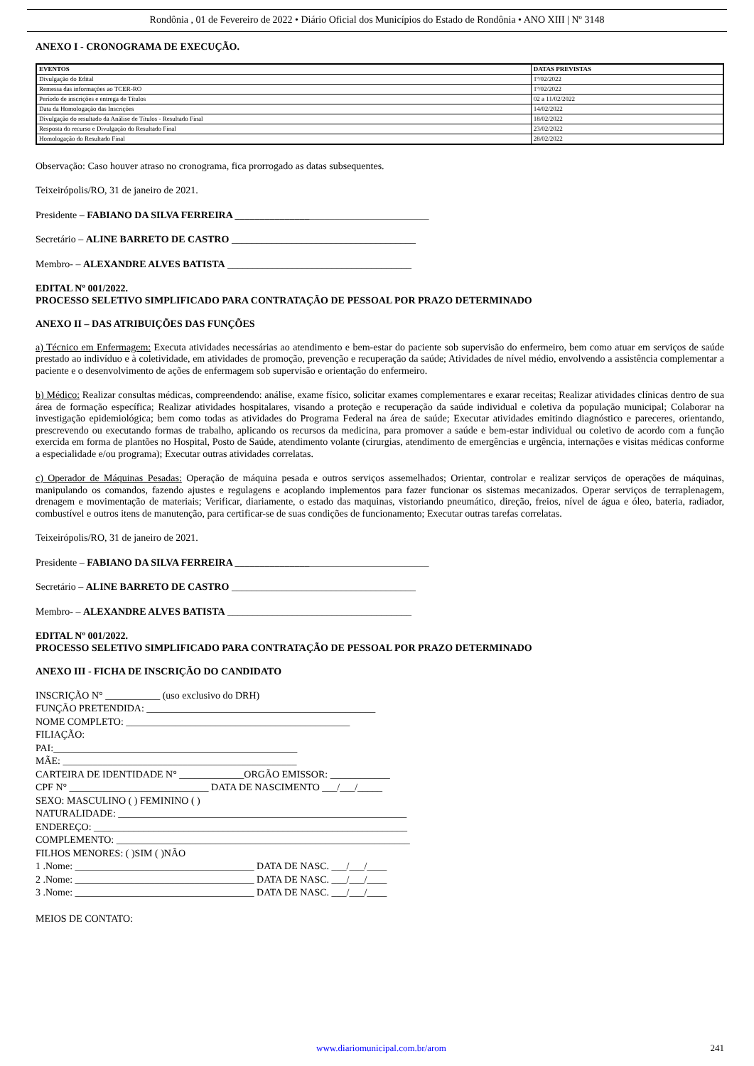Rondônia , 01 de Fevereiro de 2022 • Diário Oficial dos Municípios do Estado de Rondônia • ANO XIII | Nº 3148
ANEXO I - CRONOGRAMA DE EXECUÇÃO.
| EVENTOS | DATAS PREVISTAS |
| --- | --- |
| Divulgação do Edital | 1º/02/2022 |
| Remessa das informações ao TCER-RO | 1º/02/2022 |
| Período de inscrições e entrega de Títulos | 02 a 11/02/2022 |
| Data da Homologação das Inscrições | 14/02/2022 |
| Divulgação do resultado da Análise de Títulos - Resultado Final | 18/02/2022 |
| Resposta do recurso e Divulgação do Resultado Final | 23/02/2022 |
| Homologação do Resultado Final | 28/02/2022 |
Observação: Caso houver atraso no cronograma, fica prorrogado as datas subsequentes.
Teixeirópolis/RO, 31 de janeiro de 2021.
Presidente – FABIANO DA SILVA FERREIRA _______________________________________
Secretário – ALINE BARRETO DE CASTRO _____________________________________
Membro- – ALEXANDRE ALVES BATISTA _____________________________________
EDITAL Nº 001/2022.
PROCESSO SELETIVO SIMPLIFICADO PARA CONTRATAÇÃO DE PESSOAL POR PRAZO DETERMINADO
ANEXO II – DAS ATRIBUIÇÕES DAS FUNÇÕES
a) Técnico em Enfermagem: Executa atividades necessárias ao atendimento e bem-estar do paciente sob supervisão do enfermeiro, bem como atuar em serviços de saúde prestado ao indivíduo e à coletividade, em atividades de promoção, prevenção e recuperação da saúde; Atividades de nível médio, envolvendo a assistência complementar a paciente e o desenvolvimento de ações de enfermagem sob supervisão e orientação do enfermeiro.
b) Médico: Realizar consultas médicas, compreendendo: análise, exame físico, solicitar exames complementares e exarar receitas; Realizar atividades clínicas dentro de sua área de formação específica; Realizar atividades hospitalares, visando a proteção e recuperação da saúde individual e coletiva da população municipal; Colaborar na investigação epidemiológica; bem como todas as atividades do Programa Federal na área de saúde; Executar atividades emitindo diagnóstico e pareceres, orientando, prescrevendo ou executando formas de trabalho, aplicando os recursos da medicina, para promover a saúde e bem-estar individual ou coletivo de acordo com a função exercida em forma de plantões no Hospital, Posto de Saúde, atendimento volante (cirurgias, atendimento de emergências e urgência, internações e visitas médicas conforme a especialidade e/ou programa); Executar outras atividades correlatas.
c) Operador de Máquinas Pesadas: Operação de máquina pesada e outros serviços assemelhados; Orientar, controlar e realizar serviços de operações de máquinas, manipulando os comandos, fazendo ajustes e regulagens e acoplando implementos para fazer funcionar os sistemas mecanizados. Operar serviços de terraplenagem, drenagem e movimentação de materiais; Verificar, diariamente, o estado das maquinas, vistoriando pneumático, direção, freios, nível de água e óleo, bateria, radiador, combustível e outros itens de manutenção, para certificar-se de suas condições de funcionamento; Executar outras tarefas correlatas.
Teixeirópolis/RO, 31 de janeiro de 2021.
Presidente – FABIANO DA SILVA FERREIRA _______________________________________
Secretário – ALINE BARRETO DE CASTRO _____________________________________
Membro- – ALEXANDRE ALVES BATISTA _____________________________________
EDITAL Nº 001/2022.
PROCESSO SELETIVO SIMPLIFICADO PARA CONTRATAÇÃO DE PESSOAL POR PRAZO DETERMINADO
ANEXO III - FICHA DE INSCRIÇÃO DO CANDIDATO
INSCRIÇÃO N° ___________ (uso exclusivo do DRH)
FUNÇÃO PRETENDIDA: ______________________________________________
NOME COMPLETO: _____________________________________________
FILIAÇÃO:
PAI:_________________________________________________
MÃE: _______________________________________________
CARTEIRA DE IDENTIDADE N° _____________ORGÃO EMISSOR: ____________
CPF N° ____________________________ DATA DE NASCIMENTO ___/___/_____
SEXO: MASCULINO ( ) FEMININO ( )
NATURALIDADE: __________________________________________________________
ENDEREÇO: _______________________________________________________________
COMPLEMENTO: ___________________________________________________________
FILHOS MENORES: ( )SIM ( )NÃO
1 .Nome: ____________________________________ DATA DE NASC. ___/___/____
2 .Nome: ____________________________________ DATA DE NASC. ___/___/____
3 .Nome: ____________________________________ DATA DE NASC. ___/___/____
MEIOS DE CONTATO:
www.diariomunicipal.com.br/arom 241